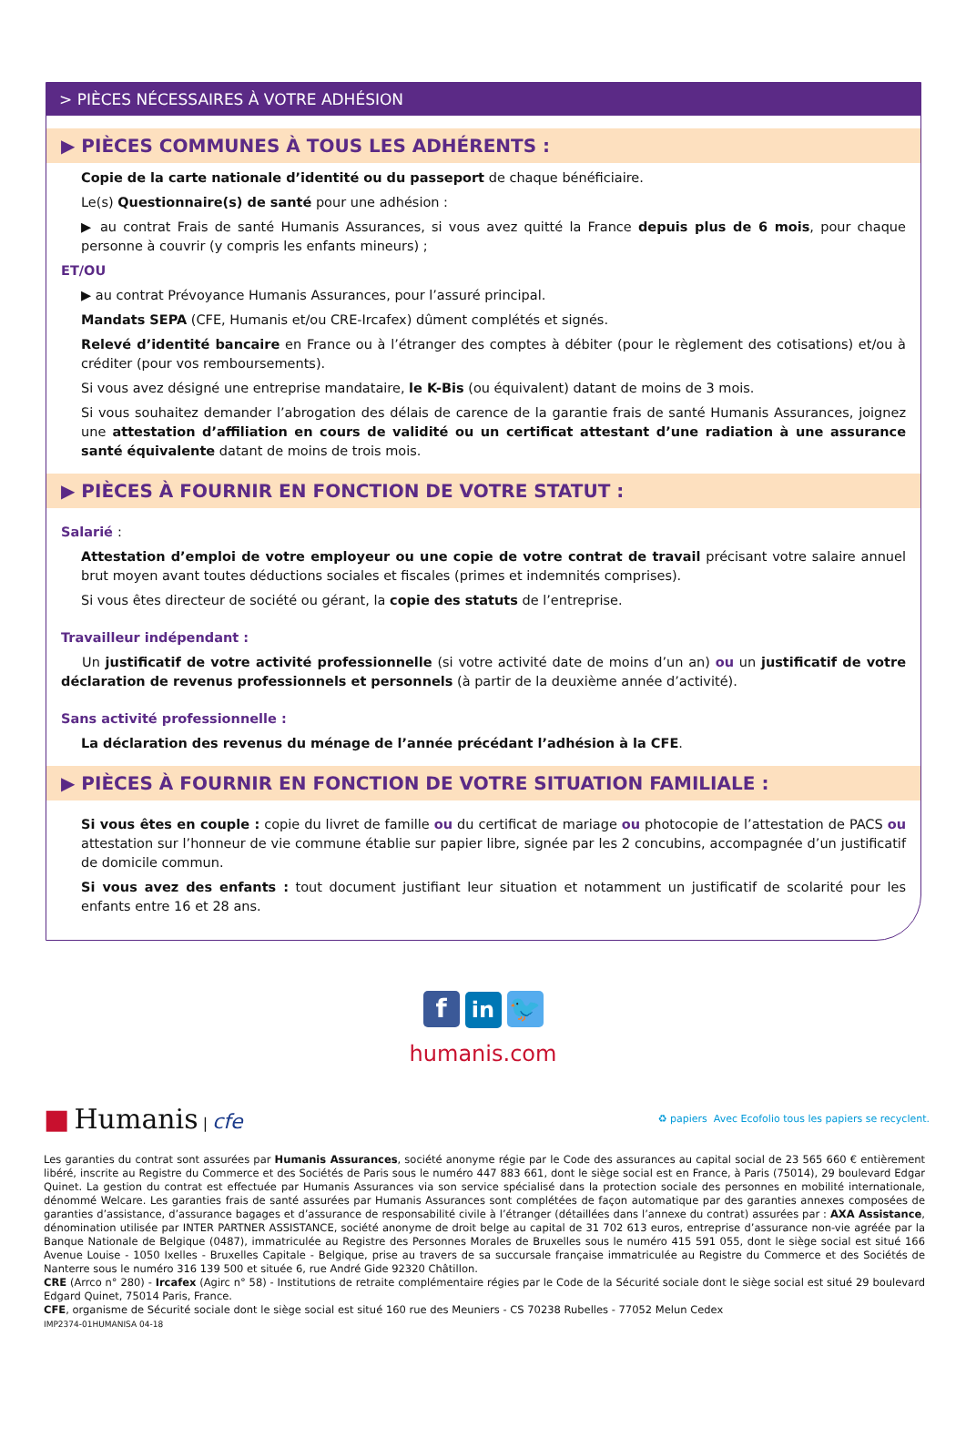> PIÈCES NÉCESSAIRES À VOTRE ADHÉSION
▶ PIÈCES COMMUNES À TOUS LES ADHÉRENTS :
Copie de la carte nationale d’identité ou du passeport de chaque bénéficiaire.
Le(s) Questionnaire(s) de santé pour une adhésion :
▶ au contrat Frais de santé Humanis Assurances, si vous avez quitté la France depuis plus de 6 mois, pour chaque personne à couvrir (y compris les enfants mineurs) ;
ET/OU
▶ au contrat Prévoyance Humanis Assurances, pour l’assuré principal.
Mandats SEPA (CFE, Humanis et/ou CRE-Ircafex) dûment complétés et signés.
Relevé d’identité bancaire en France ou à l’étranger des comptes à débiter (pour le règlement des cotisations) et/ou à créditer (pour vos remboursements).
Si vous avez désigné une entreprise mandataire, le K-Bis (ou équivalent) datant de moins de 3 mois.
Si vous souhaitez demander l’abrogation des délais de carence de la garantie frais de santé Humanis Assurances, joignez une attestation d’affiliation en cours de validité ou un certificat attestant d’une radiation à une assurance santé équivalente datant de moins de trois mois.
▶ PIÈCES À FOURNIR EN FONCTION DE VOTRE STATUT :
Salarié :
Attestation d’emploi de votre employeur ou une copie de votre contrat de travail précisant votre salaire annuel brut moyen avant toutes déductions sociales et fiscales (primes et indemnités comprises).
Si vous êtes directeur de société ou gérant, la copie des statuts de l’entreprise.
Travailleur indépendant :
Un justificatif de votre activité professionnelle (si votre activité date de moins d’un an) ou un justificatif de votre déclaration de revenus professionnels et personnels (à partir de la deuxième année d’activité).
Sans activité professionnelle :
La déclaration des revenus du ménage de l’année précédant l’adhésion à la CFE.
▶ PIÈCES À FOURNIR EN FONCTION DE VOTRE SITUATION FAMILIALE :
Si vous êtes en couple : copie du livret de famille ou du certificat de mariage ou photocopie de l’attestation de PACS ou attestation sur l’honneur de vie commune établie sur papier libre, signée par les 2 concubins, accompagnée d’un justificatif de domicile commun.
Si vous avez des enfants : tout document justifiant leur situation et notamment un justificatif de scolarité pour les enfants entre 16 et 28 ans.
fin 🐦
humanis.com
■ Humanis | cfe
♻ papiers Avec Ecofolio tous les papiers se recyclent.
Les garanties du contrat sont assurées par Humanis Assurances, société anonyme régie par le Code des assurances au capital social de 23 565 660 € entièrement libéré, inscrite au Registre du Commerce et des Sociétés de Paris sous le numéro 447 883 661, dont le siège social est en France, à Paris (75014), 29 boulevard Edgar Quinet. La gestion du contrat est effectuée par Humanis Assurances via son service spécialisé dans la protection sociale des personnes en mobilité internationale, dénommé Welcare. Les garanties frais de santé assurées par Humanis Assurances sont complétées de façon automatique par des garanties annexes composées de garanties d’assistance, d’assurance bagages et d’assurance de responsabilité civile à l’étranger (détaillées dans l’annexe du contrat) assurées par : AXA Assistance, dénomination utilisée par INTER PARTNER ASSISTANCE, société anonyme de droit belge au capital de 31 702 613 euros, entreprise d’assurance non-vie agréée par la Banque Nationale de Belgique (0487), immatriculée au Registre des Personnes Morales de Bruxelles sous le numéro 415 591 055, dont le siège social est situé 166 Avenue Louise - 1050 Ixelles - Bruxelles Capitale - Belgique, prise au travers de sa succursale française immatriculée au Registre du Commerce et des Sociétés de Nanterre sous le numéro 316 139 500 et située 6, rue André Gide 92320 Châtillon.
CRE (Arrco n° 280) - Ircafex (Agirc n° 58) - Institutions de retraite complémentaire régies par le Code de la Sécurité sociale dont le siège social est situé 29 boulevard Edgard Quinet, 75014 Paris, France.
CFE, organisme de Sécurité sociale dont le siège social est situé 160 rue des Meuniers - CS 70238 Rubelles - 77052 Melun Cedex
IMP2374-01HUMANISA 04-18